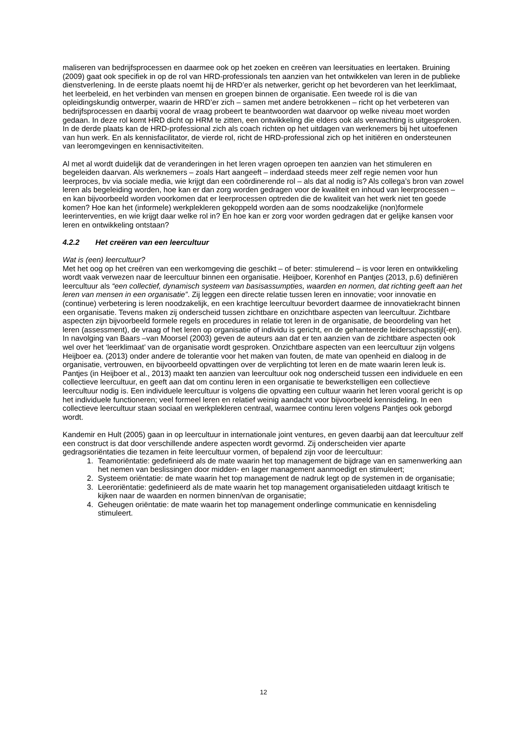maliseren van bedrijfsprocessen en daarmee ook op het zoeken en creëren van leersituaties en leertaken. Bruining (2009) gaat ook specifiek in op de rol van HRD-professionals ten aanzien van het ontwikkelen van leren in de publieke dienstverlening. In de eerste plaats noemt hij de HRD’er als netwerker, gericht op het bevorderen van het leerklimaat, het leerbeleid, en het verbinden van mensen en groepen binnen de organisatie. Een tweede rol is die van opleidingskundig ontwerper, waarin de HRD’er zich – samen met andere betrokkenen – richt op het verbeteren van bedrijfsprocessen en daarbij vooral de vraag probeert te beantwoorden wat daarvoor op welke niveau moet worden gedaan. In deze rol komt HRD dicht op HRM te zitten, een ontwikkeling die elders ook als verwachting is uitgesproken. In de derde plaats kan de HRD-professional zich als coach richten op het uitdagen van werknemers bij het uitoefenen van hun werk. En als kennisfacilitator, de vierde rol, richt de HRD-professional zich op het initiëren en ondersteunen van leeromgevingen en kennisactiviteiten.
Al met al wordt duidelijk dat de veranderingen in het leren vragen oproepen ten aanzien van het stimuleren en begeleiden daarvan. Als werknemers – zoals Hart aangeeft – inderdaad steeds meer zelf regie nemen voor hun leerproces, bv via sociale media, wie krijgt dan een coördinerende rol – als dat al nodig is? Als collega’s bron van zowel leren als begeleiding worden, hoe kan er dan zorg worden gedragen voor de kwaliteit en inhoud van leerprocessen – en kan bijvoorbeeld worden voorkomen dat er leerprocessen optreden die de kwaliteit van het werk niet ten goede komen? Hoe kan het (informele) werkplekleren gekoppeld worden aan de soms noodzakelijke (non)formele leerinterventies, en wie krijgt daar welke rol in? En hoe kan er zorg voor worden gedragen dat er gelijke kansen voor leren en ontwikkeling ontstaan?
4.2.2 Het creëren van een leercultuur
Wat is (een) leercultuur?
Met het oog op het creëren van een werkomgeving die geschikt – of beter: stimulerend – is voor leren en ontwikkeling wordt vaak verwezen naar de leercultuur binnen een organisatie. Heijboer, Korenhof en Pantjes (2013, p.6) definiëren leercultuur als “een collectief, dynamisch systeem van basisassumpties, waarden en normen, dat richting geeft aan het leren van mensen in een organisatie”. Zij leggen een directe relatie tussen leren en innovatie; voor innovatie en (continue) verbetering is leren noodzakelijk, en een krachtige leercultuur bevordert daarmee de innovatiekracht binnen een organisatie. Tevens maken zij onderscheid tussen zichtbare en onzichtbare aspecten van leercultuur. Zichtbare aspecten zijn bijvoorbeeld formele regels en procedures in relatie tot leren in de organisatie, de beoordeling van het leren (assessment), de vraag of het leren op organisatie of individu is gericht, en de gehanteerde leiderschapsstijl(-en). In navolging van Baars –van Moorsel (2003) geven de auteurs aan dat er ten aanzien van de zichtbare aspecten ook wel over het ‘leerklimaat’ van de organisatie wordt gesproken. Onzichtbare aspecten van een leercultuur zijn volgens Heijboer ea. (2013) onder andere de tolerantie voor het maken van fouten, de mate van openheid en dialoog in de organisatie, vertrouwen, en bijvoorbeeld opvattingen over de verplichting tot leren en de mate waarin leren leuk is. Pantjes (in Heijboer et al., 2013) maakt ten aanzien van leercultuur ook nog onderscheid tussen een individuele en een collectieve leercultuur, en geeft aan dat om continu leren in een organisatie te bewerkstelligen een collectieve leercultuur nodig is. Een individuele leercultuur is volgens die opvatting een cultuur waarin het leren vooral gericht is op het individuele functioneren; veel formeel leren en relatief weinig aandacht voor bijvoorbeeld kennisdeling. In een collectieve leercultuur staan sociaal en werkplekleren centraal, waarmee continu leren volgens Pantjes ook geborgd wordt.
Kandemir en Hult (2005) gaan in op leercultuur in internationale joint ventures, en geven daarbij aan dat leercultuur zelf een construct is dat door verschillende andere aspecten wordt gevormd. Zij onderscheiden vier aparte gedragsoriëntaties die tezamen in feite leercultuur vormen, of bepalend zijn voor de leercultuur:
1. Teamoriëntatie: gedefinieerd als de mate waarin het top management de bijdrage van en samenwerking aan het nemen van beslissingen door midden- en lager management aanmoedigt en stimuleert;
2. Systeem oriëntatie: de mate waarin het top management de nadruk legt op de systemen in de organisatie;
3. Leeroriëntatie: gedefinieerd als de mate waarin het top management organisatieleden uitdaagt kritisch te kijken naar de waarden en normen binnen/van de organisatie;
4. Geheugen oriëntatie: de mate waarin het top management onderlinge communicatie en kennisdeling stimuleert.
12